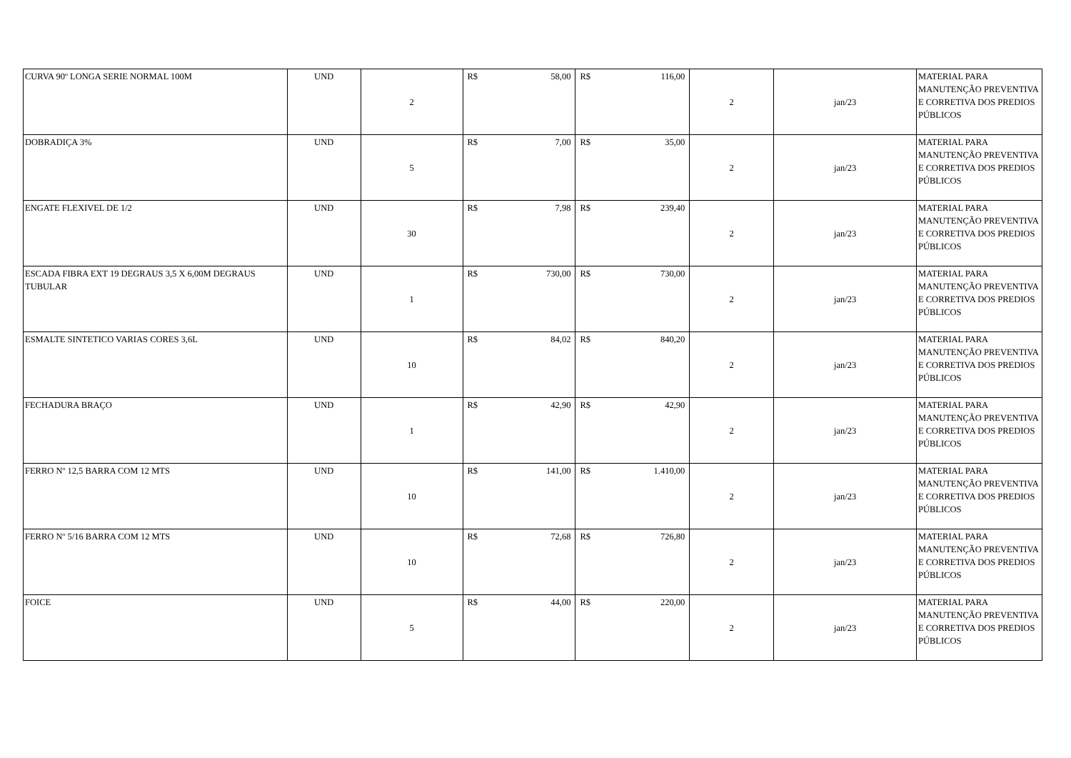| CURVA 90º LONGA SERIE NORMAL 100M | UND | 2 | R$ 58,00 | R$ 116,00 | 2 | jan/23 | MATERIAL PARA MANUTENÇÃO PREVENTIVA E CORRETIVA DOS PREDIOS PÚBLICOS |
| DOBRADIÇA 3% | UND | 5 | R$ 7,00 | R$ 35,00 | 2 | jan/23 | MATERIAL PARA MANUTENÇÃO PREVENTIVA E CORRETIVA DOS PREDIOS PÚBLICOS |
| ENGATE FLEXIVEL DE 1/2 | UND | 30 | R$ 7,98 | R$ 239,40 | 2 | jan/23 | MATERIAL PARA MANUTENÇÃO PREVENTIVA E CORRETIVA DOS PREDIOS PÚBLICOS |
| ESCADA FIBRA EXT 19 DEGRAUS 3,5 X 6,00M DEGRAUS TUBULAR | UND | 1 | R$ 730,00 | R$ 730,00 | 2 | jan/23 | MATERIAL PARA MANUTENÇÃO PREVENTIVA E CORRETIVA DOS PREDIOS PÚBLICOS |
| ESMALTE SINTETICO VARIAS CORES 3,6L | UND | 10 | R$ 84,02 | R$ 840,20 | 2 | jan/23 | MATERIAL PARA MANUTENÇÃO PREVENTIVA E CORRETIVA DOS PREDIOS PÚBLICOS |
| FECHADURA BRAÇO | UND | 1 | R$ 42,90 | R$ 42,90 | 2 | jan/23 | MATERIAL PARA MANUTENÇÃO PREVENTIVA E CORRETIVA DOS PREDIOS PÚBLICOS |
| FERRO Nº 12,5 BARRA COM 12 MTS | UND | 10 | R$ 141,00 | R$ 1.410,00 | 2 | jan/23 | MATERIAL PARA MANUTENÇÃO PREVENTIVA E CORRETIVA DOS PREDIOS PÚBLICOS |
| FERRO Nº 5/16 BARRA COM 12 MTS | UND | 10 | R$ 72,68 | R$ 726,80 | 2 | jan/23 | MATERIAL PARA MANUTENÇÃO PREVENTIVA E CORRETIVA DOS PREDIOS PÚBLICOS |
| FOICE | UND | 5 | R$ 44,00 | R$ 220,00 | 2 | jan/23 | MATERIAL PARA MANUTENÇÃO PREVENTIVA E CORRETIVA DOS PREDIOS PÚBLICOS |